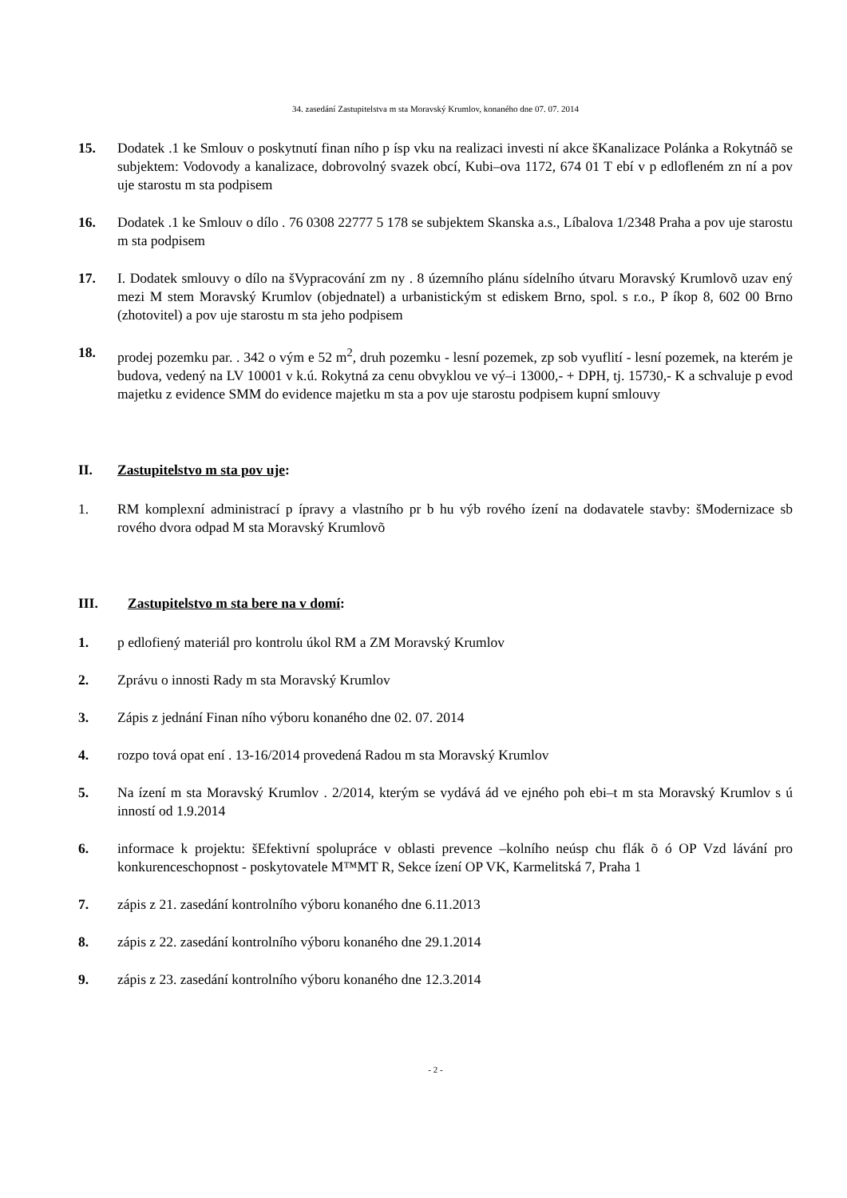34. zasedání Zastupitelstva m sta Moravský Krumlov, konaného dne 07. 07. 2014
15. Dodatek .1 ke Smlouv o poskytnutí finan ního p ísp vku na realizaci investi ní akce šKanalizace Polánka a Rokytnáõ se subjektem: Vodovody a kanalizace, dobrovolný svazek obcí, Kubi–ova 1172, 674 01 T ebí v p edlofleném zn ní a pov uje starostu m sta podpisem
16. Dodatek .1 ke Smlouv o dílo . 76 0308 22777 5 178 se subjektem Skanska a.s., Líbalova 1/2348 Praha a pov uje starostu m sta podpisem
17. I. Dodatek smlouvy o dílo na šVypracování zm ny . 8 územního plánu sídelního útvaru Moravský Krumlovõ uzav ený mezi M stem Moravský Krumlov (objednatel) a urbanistickým st ediskem Brno, spol. s r.o., P íkop 8, 602 00 Brno (zhotovitel) a pov uje starostu m sta jeho podpisem
18. prodej pozemku par. . 342 o vým e 52 m<sup>2</sup>, druh pozemku - lesní pozemek, zp sob vyuflití - lesní pozemek, na kterém je budova, vedený na LV 10001 v k.ú. Rokytná za cenu obvyklou ve vý–i 13000,- + DPH, tj. 15730,- K a schvaluje p evod majetku z evidence SMM do evidence majetku m sta a pov uje starostu podpisem kupní smlouvy
II. Zastupitelstvo m sta pov uje:
1. RM komplexní administrací p ípravy a vlastního pr b hu výb rového ízení na dodavatele stavby: šModernizace sb rového dvora odpad M sta Moravský Krumlovõ
III. Zastupitelstvo m sta bere na v domí:
1. p edlofiený materiál pro kontrolu úkol RM a ZM Moravský Krumlov
2. Zprávu o innosti Rady m sta Moravský Krumlov
3. Zápis z jednání Finan ního výboru konaného dne 02. 07. 2014
4. rozpo tová opat ení . 13-16/2014 provedená Radou m sta Moravský Krumlov
5. Na ízení m sta Moravský Krumlov . 2/2014, kterým se vydává ád ve ejného poh ebi–t m sta Moravský Krumlov s ú inností od 1.9.2014
6. informace k projektu: šEfektivní spolupráce v oblasti prevence –kolního neúsp chu flák õ ó OP Vzd lávání pro konkurenceschopnost - poskytovatele M™MT R, Sekce ízení OP VK, Karmelitská 7, Praha 1
7. zápis z 21. zasedání kontrolního výboru konaného dne 6.11.2013
8. zápis z 22. zasedání kontrolního výboru konaného dne 29.1.2014
9. zápis z 23. zasedání kontrolního výboru konaného dne 12.3.2014
- 2 -